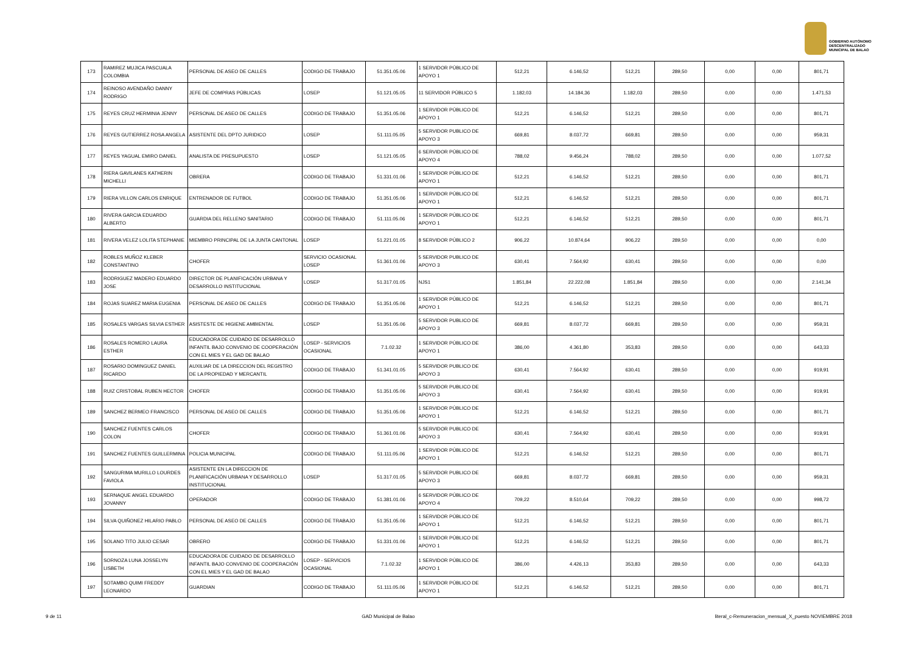GOBIERNO AUTÓNOMO
DESCENTRALIZADO
MUNICIPAL DE BALAO
| 173 | RAMIREZ MUJICA PASCUALA COLOMBIA | PERSONAL DE ASEO DE CALLES | CODIGO DE TRABAJO | 51.351.05.06 | 1 SERVIDOR PÚBLICO DE APOYO 1 | 512,21 | 6.146,52 | 512,21 | 289,50 | 0,00 | 0,00 | 801,71 |
| 174 | REINOSO AVENDAÑO DANNY RODRIGO | JEFE DE COMPRAS PÚBLICAS | LOSEP | 51.121.05.05 | 11 SERVIDOR PÚBLICO 5 | 1.182,03 | 14.184,36 | 1.182,03 | 289,50 | 0,00 | 0,00 | 1.471,53 |
| 175 | REYES CRUZ HERMINIA JENNY | PERSONAL DE ASEO DE CALLES | CODIGO DE TRABAJO | 51.351.05.06 | 1 SERVIDOR PÚBLICO DE APOYO 1 | 512,21 | 6.146,52 | 512,21 | 289,50 | 0,00 | 0,00 | 801,71 |
| 176 | REYES GUTIERREZ ROSA ANGELA | ASISTENTE DEL DPTO JURIDICO | LOSEP | 51.111.05.05 | 5 SERVIDOR PUBLICO DE APOYO 3 | 669,81 | 8.037,72 | 669,81 | 289,50 | 0,00 | 0,00 | 959,31 |
| 177 | REYES YAGUAL EMIRO DANIEL | ANALISTA DE PRESUPUESTO | LOSEP | 51.121.05.05 | 6 SERVIDOR PÚBLICO DE APOYO 4 | 788,02 | 9.456,24 | 788,02 | 289,50 | 0,00 | 0,00 | 1.077,52 |
| 178 | RIERA GAVILANES KATHERIN MICHELLI | OBRERA | CODIGO DE TRABAJO | 51.331.01.06 | 1 SERVIDOR PÚBLICO DE APOYO 1 | 512,21 | 6.146,52 | 512,21 | 289,50 | 0,00 | 0,00 | 801,71 |
| 179 | RIERA VILLON CARLOS ENRIQUE | ENTRENADOR DE FUTBOL | CODIGO DE TRABAJO | 51.351.05.06 | 1 SERVIDOR PÚBLICO DE APOYO 1 | 512,21 | 6.146,52 | 512,21 | 289,50 | 0,00 | 0,00 | 801,71 |
| 180 | RIVERA GARCIA EDUARDO ALBERTO | GUARDIA DEL RELLENO SANITARIO | CODIGO DE TRABAJO | 51.111.05.06 | 1 SERVIDOR PÚBLICO DE APOYO 1 | 512,21 | 6.146,52 | 512,21 | 289,50 | 0,00 | 0,00 | 801,71 |
| 181 | RIVERA VELEZ LOLITA STEPHANIE | MIEMBRO PRINCIPAL DE LA JUNTA CANTONAL | LOSEP | 51.221.01.05 | 8 SERVIDOR PÚBLICO 2 | 906,22 | 10.874,64 | 906,22 | 289,50 | 0,00 | 0,00 | 0,00 |
| 182 | ROBLES MUÑOZ KLEBER CONSTANTINO | CHOFER | SERVICIO OCASIONAL LOSEP | 51.361.01.06 | 5 SERVIDOR PUBLICO DE APOYO 3 | 630,41 | 7.564,92 | 630,41 | 289,50 | 0,00 | 0,00 | 0,00 |
| 183 | RODRIGUEZ MADERO EDUARDO JOSE | DIRECTOR DE PLANIFICACIÓN URBANA Y DESARROLLO INSTITUCIONAL | LOSEP | 51.317.01.05 | NJS1 | 1.851,84 | 22.222,08 | 1.851,84 | 289,50 | 0,00 | 0,00 | 2.141,34 |
| 184 | ROJAS SUAREZ MARIA EUGENIA | PERSONAL DE ASEO DE CALLES | CODIGO DE TRABAJO | 51.351.05.06 | 1 SERVIDOR PÚBLICO DE APOYO 1 | 512,21 | 6.146,52 | 512,21 | 289,50 | 0,00 | 0,00 | 801,71 |
| 185 | ROSALES VARGAS SILVIA ESTHER | ASISTESTE DE HIGIENE AMBIENTAL | LOSEP | 51.351.05.06 | 5 SERVIDOR PUBLICO DE APOYO 3 | 669,81 | 8.037,72 | 669,81 | 289,50 | 0,00 | 0,00 | 959,31 |
| 186 | ROSALES ROMERO LAURA ESTHER | EDUCADORA DE CUIDADO DE DESARROLLO INFANTIL BAJO CONVENIO DE COOPERACIÓN CON EL MIES Y EL GAD DE BALAO | LOSEP - SERVICIOS OCASIONAL | 7.1.02.32 | 1 SERVIDOR PÚBLICO DE APOYO 1 | 386,00 | 4.361,80 | 353,83 | 289,50 | 0,00 | 0,00 | 643,33 |
| 187 | ROSARIO DOMINGUEZ DANIEL RICARDO | AUXILIAR DE LA DIRECCION DEL REGISTRO DE LA PROPIEDAD Y MERCANTIL | CODIGO DE TRABAJO | 51.341.01.05 | 5 SERVIDOR PUBLICO DE APOYO 3 | 630,41 | 7.564,92 | 630,41 | 289,50 | 0,00 | 0,00 | 919,91 |
| 188 | RUIZ CRISTOBAL RUBEN HECTOR | CHOFER | CODIGO DE TRABAJO | 51.351.05.06 | 5 SERVIDOR PUBLICO DE APOYO 3 | 630,41 | 7.564,92 | 630,41 | 289,50 | 0,00 | 0,00 | 919,91 |
| 189 | SANCHEZ BERMEO FRANCISCO | PERSONAL DE ASEO DE CALLES | CODIGO DE TRABAJO | 51.351.05.06 | 1 SERVIDOR PÚBLICO DE APOYO 1 | 512,21 | 6.146,52 | 512,21 | 289,50 | 0,00 | 0,00 | 801,71 |
| 190 | SANCHEZ FUENTES CARLOS COLON | CHOFER | CODIGO DE TRABAJO | 51.361.01.06 | 5 SERVIDOR PUBLICO DE APOYO 3 | 630,41 | 7.564,92 | 630,41 | 289,50 | 0,00 | 0,00 | 919,91 |
| 191 | SANCHEZ FUENTES GUILLERMINA | POLICIA MUNICIPAL | CODIGO DE TRABAJO | 51.111.05.06 | 1 SERVIDOR PÚBLICO DE APOYO 1 | 512,21 | 6.146,52 | 512,21 | 289,50 | 0,00 | 0,00 | 801,71 |
| 192 | SANGURIMA MURILLO LOURDES FAVIOLA | ASISTENTE EN LA DIRECCION DE PLANIFICACIÓN URBANA Y DESARROLLO INSTITUCIONAL | LOSEP | 51.317.01.05 | 5 SERVIDOR PUBLICO DE APOYO 3 | 669,81 | 8.037,72 | 669,81 | 289,50 | 0,00 | 0,00 | 959,31 |
| 193 | SERNAQUE ANGEL EDUARDO JOVANNY | OPERADOR | CODIGO DE TRABAJO | 51.381.01.06 | 6 SERVIDOR PÚBLICO DE APOYO 4 | 709,22 | 8.510,64 | 709,22 | 289,50 | 0,00 | 0,00 | 998,72 |
| 194 | SILVA QUIÑONEZ HILARIO PABLO | PERSONAL DE ASEO DE CALLES | CODIGO DE TRABAJO | 51.351.05.06 | 1 SERVIDOR PÚBLICO DE APOYO 1 | 512,21 | 6.146,52 | 512,21 | 289,50 | 0,00 | 0,00 | 801,71 |
| 195 | SOLANO TITO JULIO CESAR | OBRERO | CODIGO DE TRABAJO | 51.331.01.06 | 1 SERVIDOR PÚBLICO DE APOYO 1 | 512,21 | 6.146,52 | 512,21 | 289,50 | 0,00 | 0,00 | 801,71 |
| 196 | SORNOZA LUNA JOSSELYN LISBETH | EDUCADORA DE CUIDADO DE DESARROLLO INFANTIL BAJO CONVENIO DE COOPERACIÓN CON EL MIES Y EL GAD DE BALAO | LOSEP - SERVICIOS OCASIONAL | 7.1.02.32 | 1 SERVIDOR PÚBLICO DE APOYO 1 | 386,00 | 4.426,13 | 353,83 | 289,50 | 0,00 | 0,00 | 643,33 |
| 197 | SOTAMBO QUIMI FREDDY LEONARDO | GUARDIAN | CODIGO DE TRABAJO | 51.111.05.06 | 1 SERVIDOR PÚBLICO DE APOYO 1 | 512,21 | 6.146,52 | 512,21 | 289,50 | 0,00 | 0,00 | 801,71 |
9 de 11 GAD Municipal de Balao literal_c-Remuneracion_mensual_X_puesto NOVIEMBRE 2018